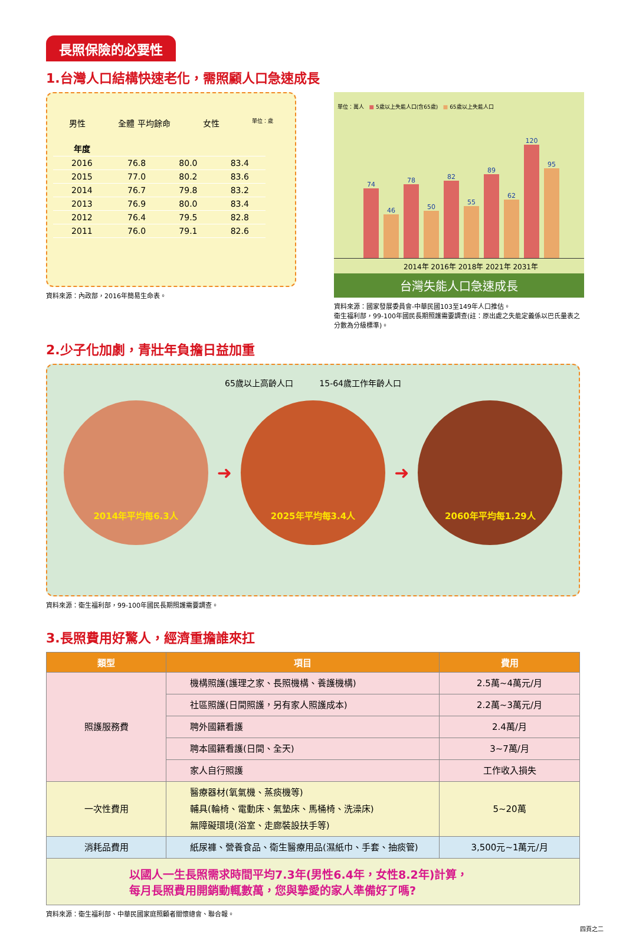長照保險的必要性
1.台灣人口結構快速老化，需照顧人口急速成長
男性 全體 平均餘命 女性 單位：歲
| 年度 | | | |
| --- | --- | --- | --- |
| 2016 | 76.8 | 80.0 | 83.4 |
| 2015 | 77.0 | 80.2 | 83.6 |
| 2014 | 76.7 | 79.8 | 83.2 |
| 2013 | 76.9 | 80.0 | 83.4 |
| 2012 | 76.4 | 79.5 | 82.8 |
| 2011 | 76.0 | 79.1 | 82.6 |
資料來源：內政部，2016年簡易生命表。
單位：萬人 ■ 5歲以上失能人口(含65歲) ■ 65歲以上失能人口
74
46
78
50
82
55
89
62
120
95
2014年 2016年 2018年 2021年 2031年
台灣失能人口急速成長
資料來源：國家發展委員會-中華民國103至149年人口推估。
衛生福利部，99-100年國民長期照護需要調查(註：原出處之失能定義係以巴氏量表之分數為分級標準)。
2.少子化加劇，青壯年負擔日益加重
65歲以上高齡人口 15-64歲工作年齡人口
2014年平均每6.3人
➜
2025年平均每3.4人
➜
2060年平均每1.29人
資料來源：衛生福利部，99-100年國民長期照護需要調查。
3.長照費用好驚人，經濟重擔誰來扛
| 類型 | 項目 | 費用 |
| --- | --- | --- |
| 照護服務費 | 機構照護(護理之家、長照機構、養護機構) | 2.5萬~4萬元/月 |
| | 社區照護(日間照護，另有家人照護成本) | 2.2萬~3萬元/月 |
| | 聘外國籍看護 | 2.4萬/月 |
| | 聘本國籍看護(日間、全天) | 3~7萬/月 |
| | 家人自行照護 | 工作收入損失 |
| 一次性費用 | 醫療器材(氧氣機、蒸痰機等) 輔具(輪椅、電動床、氣墊床、馬桶椅、洗澡床) 無障礙環境(浴室、走廊裝設扶手等) | 5~20萬 |
| 消耗品費用 | 紙尿褲、營養食品、衛生醫療用品(濕紙巾、手套、抽痰管) | 3,500元~1萬元/月 |
以國人一生長照需求時間平均7.3年(男性6.4年，女性8.2年)計算，
每月長照費用開銷動輒數萬，您與摯愛的家人準備好了嗎?
資料來源：衛生福利部、中華民國家庭照顧者關懷總會、聯合報。
四頁之二